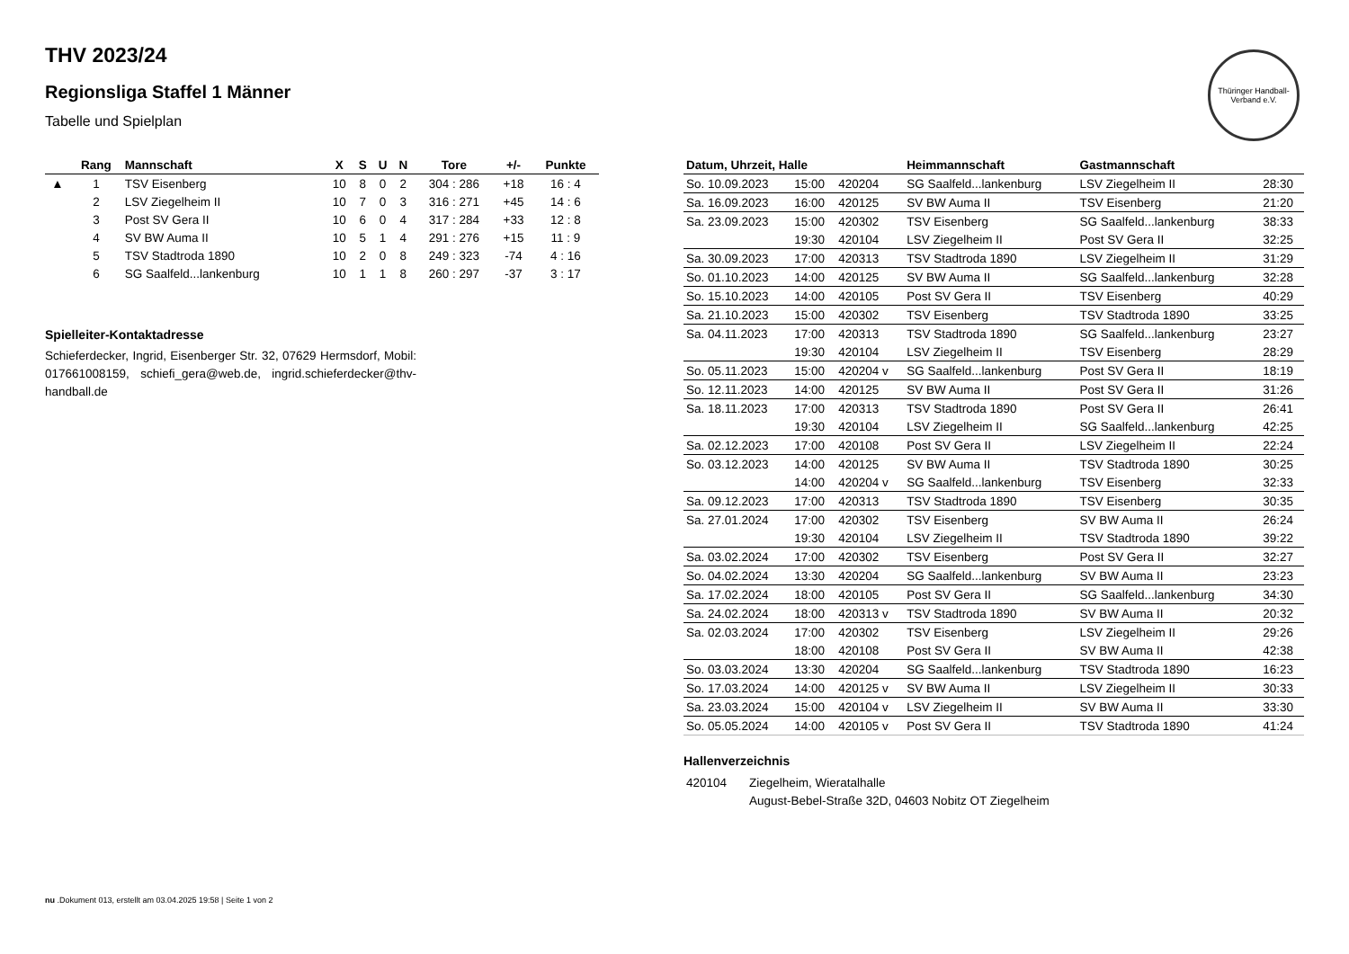Thüringer Handball-Verband e.V.
THV 2023/24
Regionsliga Staffel 1 Männer
Tabelle und Spielplan
| | Rang | Mannschaft | X | S | U | N | Tore | +/- | Punkte |
| --- | --- | --- | --- | --- | --- | --- | --- | --- | --- |
| ▲ | 1 | TSV Eisenberg | 10 | 8 | 0 | 2 | 304 : 286 | +18 | 16 : 4 |
| | 2 | LSV Ziegelheim II | 10 | 7 | 0 | 3 | 316 : 271 | +45 | 14 : 6 |
| | 3 | Post SV Gera II | 10 | 6 | 0 | 4 | 317 : 284 | +33 | 12 : 8 |
| | 4 | SV BW Auma II | 10 | 5 | 1 | 4 | 291 : 276 | +15 | 11 : 9 |
| | 5 | TSV Stadtroda 1890 | 10 | 2 | 0 | 8 | 249 : 323 | -74 | 4 : 16 |
| | 6 | SG Saalfeld...lankenburg | 10 | 1 | 1 | 8 | 260 : 297 | -37 | 3 : 17 |
Spielleiter-Kontaktadresse
Schieferdecker, Ingrid, Eisenberger Str. 32, 07629 Hermsdorf, Mobil: 017661008159, schiefi_gera@web.de, ingrid.schieferdecker@thv-handball.de
| Datum, Uhrzeit, Halle | | | Heimmannschaft | Gastmannschaft | |
| --- | --- | --- | --- | --- | --- |
| So. 10.09.2023 | 15:00 | 420204 | SG Saalfeld...lankenburg | LSV Ziegelheim II | 28:30 |
| Sa. 16.09.2023 | 16:00 | 420125 | SV BW Auma II | TSV Eisenberg | 21:20 |
| Sa. 23.09.2023 | 15:00 | 420302 | TSV Eisenberg | SG Saalfeld...lankenburg | 38:33 |
| | 19:30 | 420104 | LSV Ziegelheim II | Post SV Gera II | 32:25 |
| Sa. 30.09.2023 | 17:00 | 420313 | TSV Stadtroda 1890 | LSV Ziegelheim II | 31:29 |
| So. 01.10.2023 | 14:00 | 420125 | SV BW Auma II | SG Saalfeld...lankenburg | 32:28 |
| So. 15.10.2023 | 14:00 | 420105 | Post SV Gera II | TSV Eisenberg | 40:29 |
| Sa. 21.10.2023 | 15:00 | 420302 | TSV Eisenberg | TSV Stadtroda 1890 | 33:25 |
| Sa. 04.11.2023 | 17:00 | 420313 | TSV Stadtroda 1890 | SG Saalfeld...lankenburg | 23:27 |
| | 19:30 | 420104 | LSV Ziegelheim II | TSV Eisenberg | 28:29 |
| So. 05.11.2023 | 15:00 | 420204 v | SG Saalfeld...lankenburg | Post SV Gera II | 18:19 |
| So. 12.11.2023 | 14:00 | 420125 | SV BW Auma II | Post SV Gera II | 31:26 |
| Sa. 18.11.2023 | 17:00 | 420313 | TSV Stadtroda 1890 | Post SV Gera II | 26:41 |
| | 19:30 | 420104 | LSV Ziegelheim II | SG Saalfeld...lankenburg | 42:25 |
| Sa. 02.12.2023 | 17:00 | 420108 | Post SV Gera II | LSV Ziegelheim II | 22:24 |
| So. 03.12.2023 | 14:00 | 420125 | SV BW Auma II | TSV Stadtroda 1890 | 30:25 |
| | 14:00 | 420204 v | SG Saalfeld...lankenburg | TSV Eisenberg | 32:33 |
| Sa. 09.12.2023 | 17:00 | 420313 | TSV Stadtroda 1890 | TSV Eisenberg | 30:35 |
| Sa. 27.01.2024 | 17:00 | 420302 | TSV Eisenberg | SV BW Auma II | 26:24 |
| | 19:30 | 420104 | LSV Ziegelheim II | TSV Stadtroda 1890 | 39:22 |
| Sa. 03.02.2024 | 17:00 | 420302 | TSV Eisenberg | Post SV Gera II | 32:27 |
| So. 04.02.2024 | 13:30 | 420204 | SG Saalfeld...lankenburg | SV BW Auma II | 23:23 |
| Sa. 17.02.2024 | 18:00 | 420105 | Post SV Gera II | SG Saalfeld...lankenburg | 34:30 |
| Sa. 24.02.2024 | 18:00 | 420313 v | TSV Stadtroda 1890 | SV BW Auma II | 20:32 |
| Sa. 02.03.2024 | 17:00 | 420302 | TSV Eisenberg | LSV Ziegelheim II | 29:26 |
| | 18:00 | 420108 | Post SV Gera II | SV BW Auma II | 42:38 |
| So. 03.03.2024 | 13:30 | 420204 | SG Saalfeld...lankenburg | TSV Stadtroda 1890 | 16:23 |
| So. 17.03.2024 | 14:00 | 420125 v | SV BW Auma II | LSV Ziegelheim II | 30:33 |
| Sa. 23.03.2024 | 15:00 | 420104 v | LSV Ziegelheim II | SV BW Auma II | 33:30 |
| So. 05.05.2024 | 14:00 | 420105 v | Post SV Gera II | TSV Stadtroda 1890 | 41:24 |
Hallenverzeichnis
| 420104 | Ziegelheim, Wieratalhalle |
| | August-Bebel-Straße 32D, 04603 Nobitz OT Ziegelheim |
nu .Dokument 013, erstellt am 03.04.2025 19:58 | Seite 1 von 2